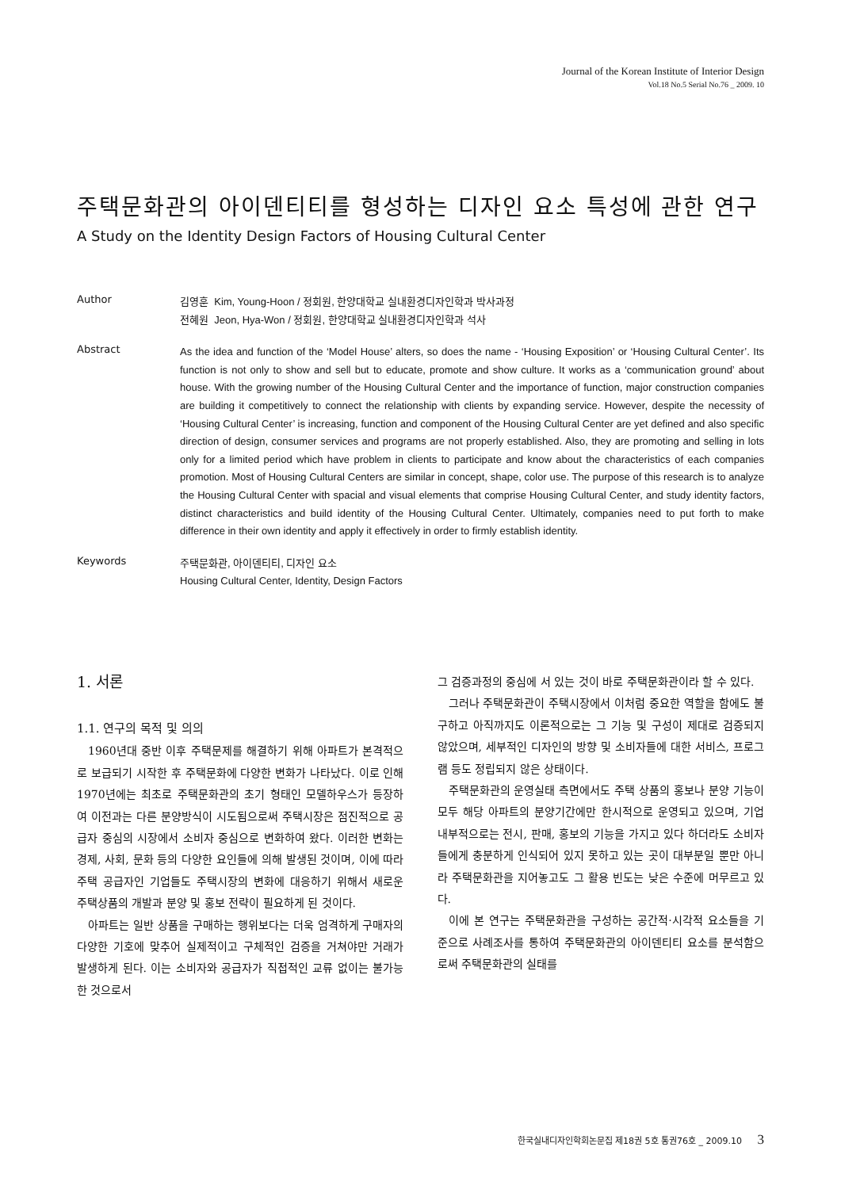Journal of the Korean Institute of Interior Design
Vol.18 No.5 Serial No.76 _ 2009. 10
주택문화관의 아이덴티티를 형성하는 디자인 요소 특성에 관한 연구
A Study on the Identity Design Factors of Housing Cultural Center
Author
김영훈 Kim, Young-Hoon / 정회원, 한양대학교 실내환경디자인학과 박사과정
전혜원 Jeon, Hya-Won / 정회원, 한양대학교 실내환경디자인학과 석사
Abstract
As the idea and function of the ‘Model House’ alters, so does the name - ‘Housing Exposition’ or ‘Housing Cultural Center’. Its function is not only to show and sell but to educate, promote and show culture. It works as a ‘communication ground’ about house. With the growing number of the Housing Cultural Center and the importance of function, major construction companies are building it competitively to connect the relationship with clients by expanding service. However, despite the necessity of ‘Housing Cultural Center’ is increasing, function and component of the Housing Cultural Center are yet defined and also specific direction of design, consumer services and programs are not properly established. Also, they are promoting and selling in lots only for a limited period which have problem in clients to participate and know about the characteristics of each companies promotion. Most of Housing Cultural Centers are similar in concept, shape, color use. The purpose of this research is to analyze the Housing Cultural Center with spacial and visual elements that comprise Housing Cultural Center, and study identity factors, distinct characteristics and build identity of the Housing Cultural Center. Ultimately, companies need to put forth to make difference in their own identity and apply it effectively in order to firmly establish identity.
Keywords
주택문화관, 아이덴티티, 디자인 요소
Housing Cultural Center, Identity, Design Factors
1. 서론
1.1. 연구의 목적 및 의의
1960년대 중반 이후 주택문제를 해결하기 위해 아파트가 본격적으로 보급되기 시작한 후 주택문화에 다양한 변화가 나타났다. 이로 인해 1970년에는 최초로 주택문화관의 초기 형태인 모델하우스가 등장하여 이전과는 다른 분양방식이 시도됨으로써 주택시장은 점진적으로 공급자 중심의 시장에서 소비자 중심으로 변화하여 왔다. 이러한 변화는 경제, 사회, 문화 등의 다양한 요인들에 의해 발생된 것이며, 이에 따라 주택 공급자인 기업들도 주택시장의 변화에 대응하기 위해서 새로운 주택상품의 개발과 분양 및 홍보 전략이 필요하게 된 것이다.
아파트는 일반 상품을 구매하는 행위보다는 더욱 엄격하게 구매자의 다양한 기호에 맞추어 실제적이고 구체적인 검증을 거쳐야만 거래가 발생하게 된다. 이는 소비자와 공급자가 직접적인 교류 없이는 불가능한 것으로서
그 검증과정의 중심에 서 있는 것이 바로 주택문화관이라 할 수 있다.
그러나 주택문화관이 주택시장에서 이처럼 중요한 역할을 함에도 불구하고 아직까지도 이론적으로는 그 기능 및 구성이 제대로 검증되지 않았으며, 세부적인 디자인의 방향 및 소비자들에 대한 서비스, 프로그램 등도 정립되지 않은 상태이다.
주택문화관의 운영실태 측면에서도 주택 상품의 홍보나 분양 기능이 모두 해당 아파트의 분양기간에만 한시적으로 운영되고 있으며, 기업 내부적으로는 전시, 판매, 홍보의 기능을 가지고 있다 하더라도 소비자들에게 충분하게 인식되어 있지 못하고 있는 곳이 대부분일 뿐만 아니라 주택문화관을 지어놓고도 그 활용 빈도는 낮은 수준에 머무르고 있다.
이에 본 연구는 주택문화관을 구성하는 공간적·시각적 요소들을 기준으로 사례조사를 통하여 주택문화관의 아이덴티티 요소를 분석함으로써 주택문화관의 실태를
한국실내디자인학회논문집 제18권 5호 통권76호 _ 2009.10 3